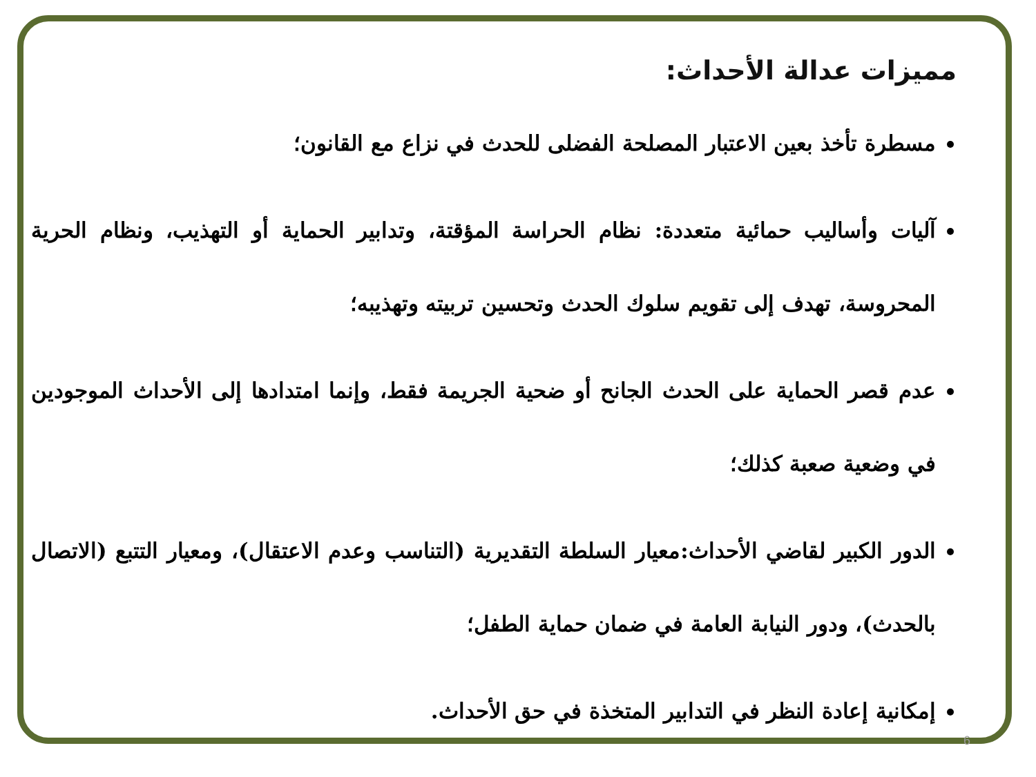مميزات عدالة الأحداث:
مسطرة تأخذ بعين الاعتبار المصلحة الفضلى للحدث في نزاع مع القانون؛
آليات وأساليب حمائية متعددة: نظام الحراسة المؤقتة، وتدابير الحماية أو التهذيب، ونظام الحرية المحروسة، تهدف إلى تقويم سلوك الحدث وتحسين تربيته وتهذيبه؛
عدم قصر الحماية على الحدث الجانح أو ضحية الجريمة فقط، وإنما امتدادها إلى الأحداث الموجودين في وضعية صعبة كذلك؛
الدور الكبير لقاضي الأحداث:معيار السلطة التقديرية (التناسب وعدم الاعتقال)، ومعيار التتبع (الاتصال بالحدث)، ودور النيابة العامة في ضمان حماية الطفل؛
إمكانية إعادة النظر في التدابير المتخذة في حق الأحداث.
6